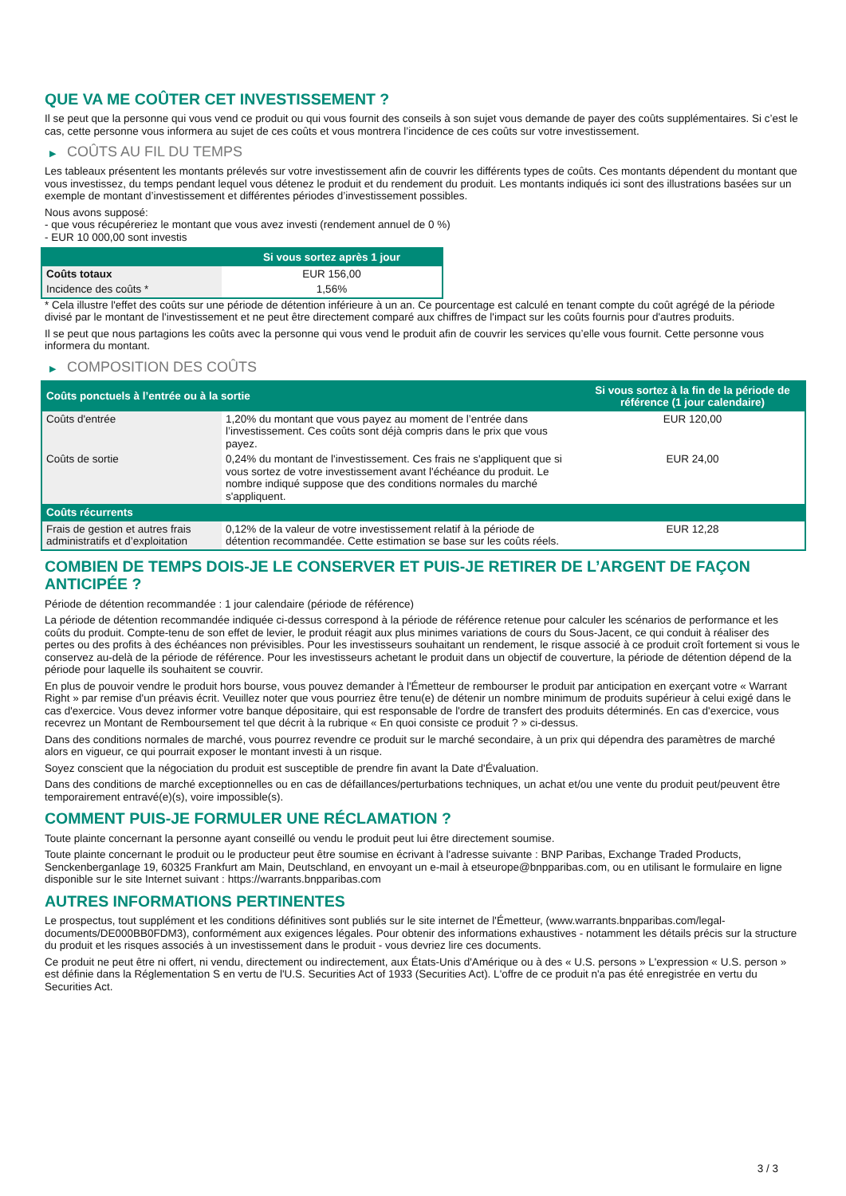QUE VA ME COÛTER CET INVESTISSEMENT ?
Il se peut que la personne qui vous vend ce produit ou qui vous fournit des conseils à son sujet vous demande de payer des coûts supplémentaires. Si c’est le cas, cette personne vous informera au sujet de ces coûts et vous montrera l’incidence de ces coûts sur votre investissement.
▶ COÛTS AU FIL DU TEMPS
Les tableaux présentent les montants prélevés sur votre investissement afin de couvrir les différents types de coûts. Ces montants dépendent du montant que vous investissez, du temps pendant lequel vous détenez le produit et du rendement du produit. Les montants indiqués ici sont des illustrations basées sur un exemple de montant d’investissement et différentes périodes d’investissement possibles.
Nous avons supposé:
- que vous récupéreriez le montant que vous avez investi (rendement annuel de 0 %)
- EUR 10 000,00 sont investis
| | Si vous sortez après 1 jour |
| --- | --- |
| Coûts totaux | EUR 156,00 |
| Incidence des coûts * | 1,56% |
* Cela illustre l'effet des coûts sur une période de détention inférieure à un an. Ce pourcentage est calculé en tenant compte du coût agrégé de la période divisé par le montant de l'investissement et ne peut être directement comparé aux chiffres de l'impact sur les coûts fournis pour d'autres produits.
Il se peut que nous partagions les coûts avec la personne qui vous vend le produit afin de couvrir les services qu’elle vous fournit. Cette personne vous informera du montant.
▶ COMPOSITION DES COÛTS
| Coûts ponctuels à l’entrée ou à la sortie | | Si vous sortez à la fin de la période de référence (1 jour calendaire) |
| --- | --- | --- |
| Coûts d'entrée | 1,20% du montant que vous payez au moment de l’entrée dans l’investissement. Ces coûts sont déjà compris dans le prix que vous payez. | EUR 120,00 |
| Coûts de sortie | 0,24% du montant de l'investissement. Ces frais ne s'appliquent que si vous sortez de votre investissement avant l'échéance du produit. Le nombre indiqué suppose que des conditions normales du marché s'appliquent. | EUR 24,00 |
| Coûts récurrents | | |
| Frais de gestion et autres frais administratifs et d’exploitation | 0,12% de la valeur de votre investissement relatif à la période de détention recommandée. Cette estimation se base sur les coûts réels. | EUR 12,28 |
COMBIEN DE TEMPS DOIS-JE LE CONSERVER ET PUIS-JE RETIRER DE L’ARGENT DE FAÇON ANTICIPÉE ?
Période de détention recommandée : 1 jour calendaire (période de référence)
La période de détention recommandée indiquée ci-dessus correspond à la période de référence retenue pour calculer les scénarios de performance et les coûts du produit. Compte-tenu de son effet de levier, le produit réagit aux plus minimes variations de cours du Sous-Jacent, ce qui conduit à réaliser des pertes ou des profits à des échéances non prévisibles. Pour les investisseurs souhaitant un rendement, le risque associé à ce produit croît fortement si vous le conservez au-delà de la période de référence. Pour les investisseurs achetant le produit dans un objectif de couverture, la période de détention dépend de la période pour laquelle ils souhaitent se couvrir.
En plus de pouvoir vendre le produit hors bourse, vous pouvez demander à l'Émetteur de rembourser le produit par anticipation en exerçant votre « Warrant Right » par remise d'un préavis écrit. Veuillez noter que vous pourriez être tenu(e) de détenir un nombre minimum de produits supérieur à celui exigé dans le cas d'exercice. Vous devez informer votre banque dépositaire, qui est responsable de l'ordre de transfert des produits déterminés. En cas d'exercice, vous recevrez un Montant de Remboursement tel que décrit à la rubrique « En quoi consiste ce produit ? » ci-dessus.
Dans des conditions normales de marché, vous pourrez revendre ce produit sur le marché secondaire, à un prix qui dépendra des paramètres de marché alors en vigueur, ce qui pourrait exposer le montant investi à un risque.
Soyez conscient que la négociation du produit est susceptible de prendre fin avant la Date d'Évaluation.
Dans des conditions de marché exceptionnelles ou en cas de défaillances/perturbations techniques, un achat et/ou une vente du produit peut/peuvent être temporairement entravé(e)(s), voire impossible(s).
COMMENT PUIS-JE FORMULER UNE RÉCLAMATION ?
Toute plainte concernant la personne ayant conseillé ou vendu le produit peut lui être directement soumise.
Toute plainte concernant le produit ou le producteur peut être soumise en écrivant à l'adresse suivante : BNP Paribas, Exchange Traded Products, Senckenberganlage 19, 60325 Frankfurt am Main, Deutschland, en envoyant un e-mail à etseurope@bnpparibas.com, ou en utilisant le formulaire en ligne disponible sur le site Internet suivant : https://warrants.bnpparibas.com
AUTRES INFORMATIONS PERTINENTES
Le prospectus, tout supplément et les conditions définitives sont publiés sur le site internet de l'Émetteur, (www.warrants.bnpparibas.com/legal-documents/DE000BB0FDM3), conformément aux exigences légales. Pour obtenir des informations exhaustives - notamment les détails précis sur la structure du produit et les risques associés à un investissement dans le produit - vous devriez lire ces documents.
Ce produit ne peut être ni offert, ni vendu, directement ou indirectement, aux États-Unis d'Amérique ou à des « U.S. persons » L'expression « U.S. person » est définie dans la Réglementation S en vertu de l'U.S. Securities Act of 1933 (Securities Act). L'offre de ce produit n'a pas été enregistrée en vertu du Securities Act.
3 / 3